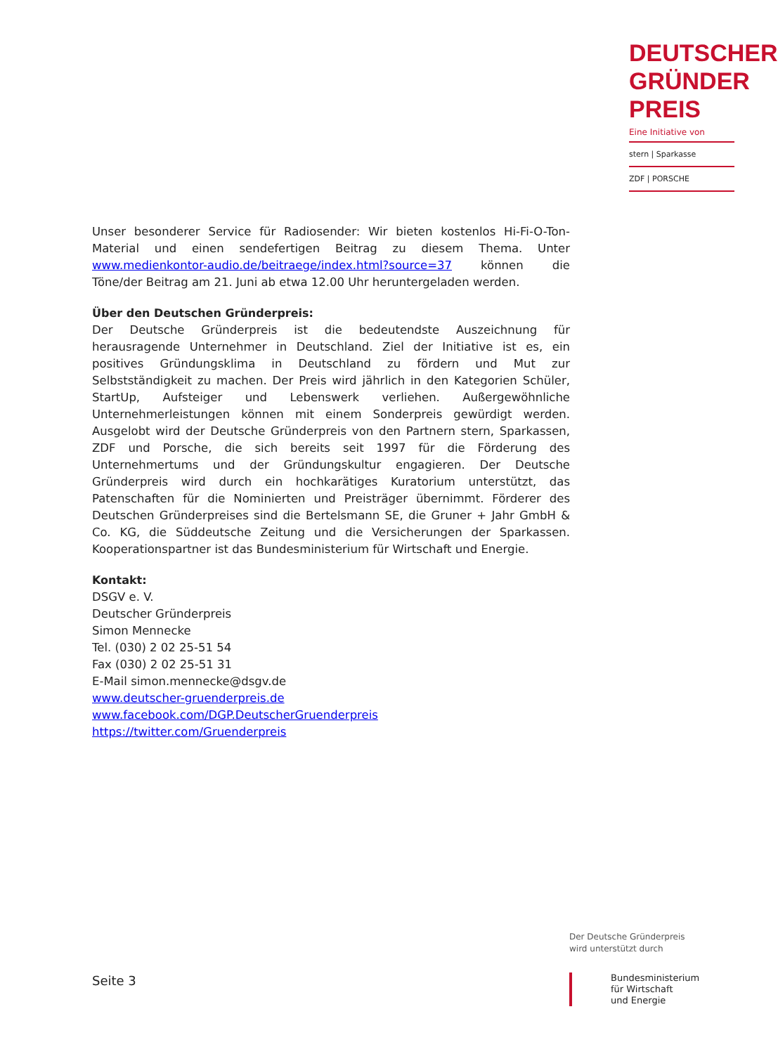DEUTSCHER
GRÜNDER
PREIS
Eine Initiative von
stern | Sparkasse
ZDF | PORSCHE
Unser besonderer Service für Radiosender: Wir bieten kostenlos Hi-Fi-O-Ton-Material und einen sendefertigen Beitrag zu diesem Thema. Unter www.medienkontor-audio.de/beitraege/index.html?source=37 können die Töne/der Beitrag am 21. Juni ab etwa 12.00 Uhr heruntergeladen werden.
Über den Deutschen Gründerpreis:
Der Deutsche Gründerpreis ist die bedeutendste Auszeichnung für herausragende Unternehmer in Deutschland. Ziel der Initiative ist es, ein positives Gründungsklima in Deutschland zu fördern und Mut zur Selbstständigkeit zu machen. Der Preis wird jährlich in den Kategorien Schüler, StartUp, Aufsteiger und Lebenswerk verliehen. Außergewöhnliche Unternehmerleistungen können mit einem Sonderpreis gewürdigt werden. Ausgelobt wird der Deutsche Gründerpreis von den Partnern stern, Sparkassen, ZDF und Porsche, die sich bereits seit 1997 für die Förderung des Unternehmertums und der Gründungskultur engagieren. Der Deutsche Gründerpreis wird durch ein hochkarätiges Kuratorium unterstützt, das Patenschaften für die Nominierten und Preisträger übernimmt. Förderer des Deutschen Gründerpreises sind die Bertelsmann SE, die Gruner + Jahr GmbH & Co. KG, die Süddeutsche Zeitung und die Versicherungen der Sparkassen. Kooperationspartner ist das Bundesministerium für Wirtschaft und Energie.
Kontakt:
DSGV e. V.
Deutscher Gründerpreis
Simon Mennecke
Tel. (030) 2 02 25-51 54
Fax (030) 2 02 25-51 31
E-Mail simon.mennecke@dsgv.de
www.deutscher-gruenderpreis.de
www.facebook.com/DGP.DeutscherGruenderpreis
https://twitter.com/Gruenderpreis
Der Deutsche Gründerpreis
wird unterstützt durch
Bundesministerium
für Wirtschaft
und Energie
Seite 3